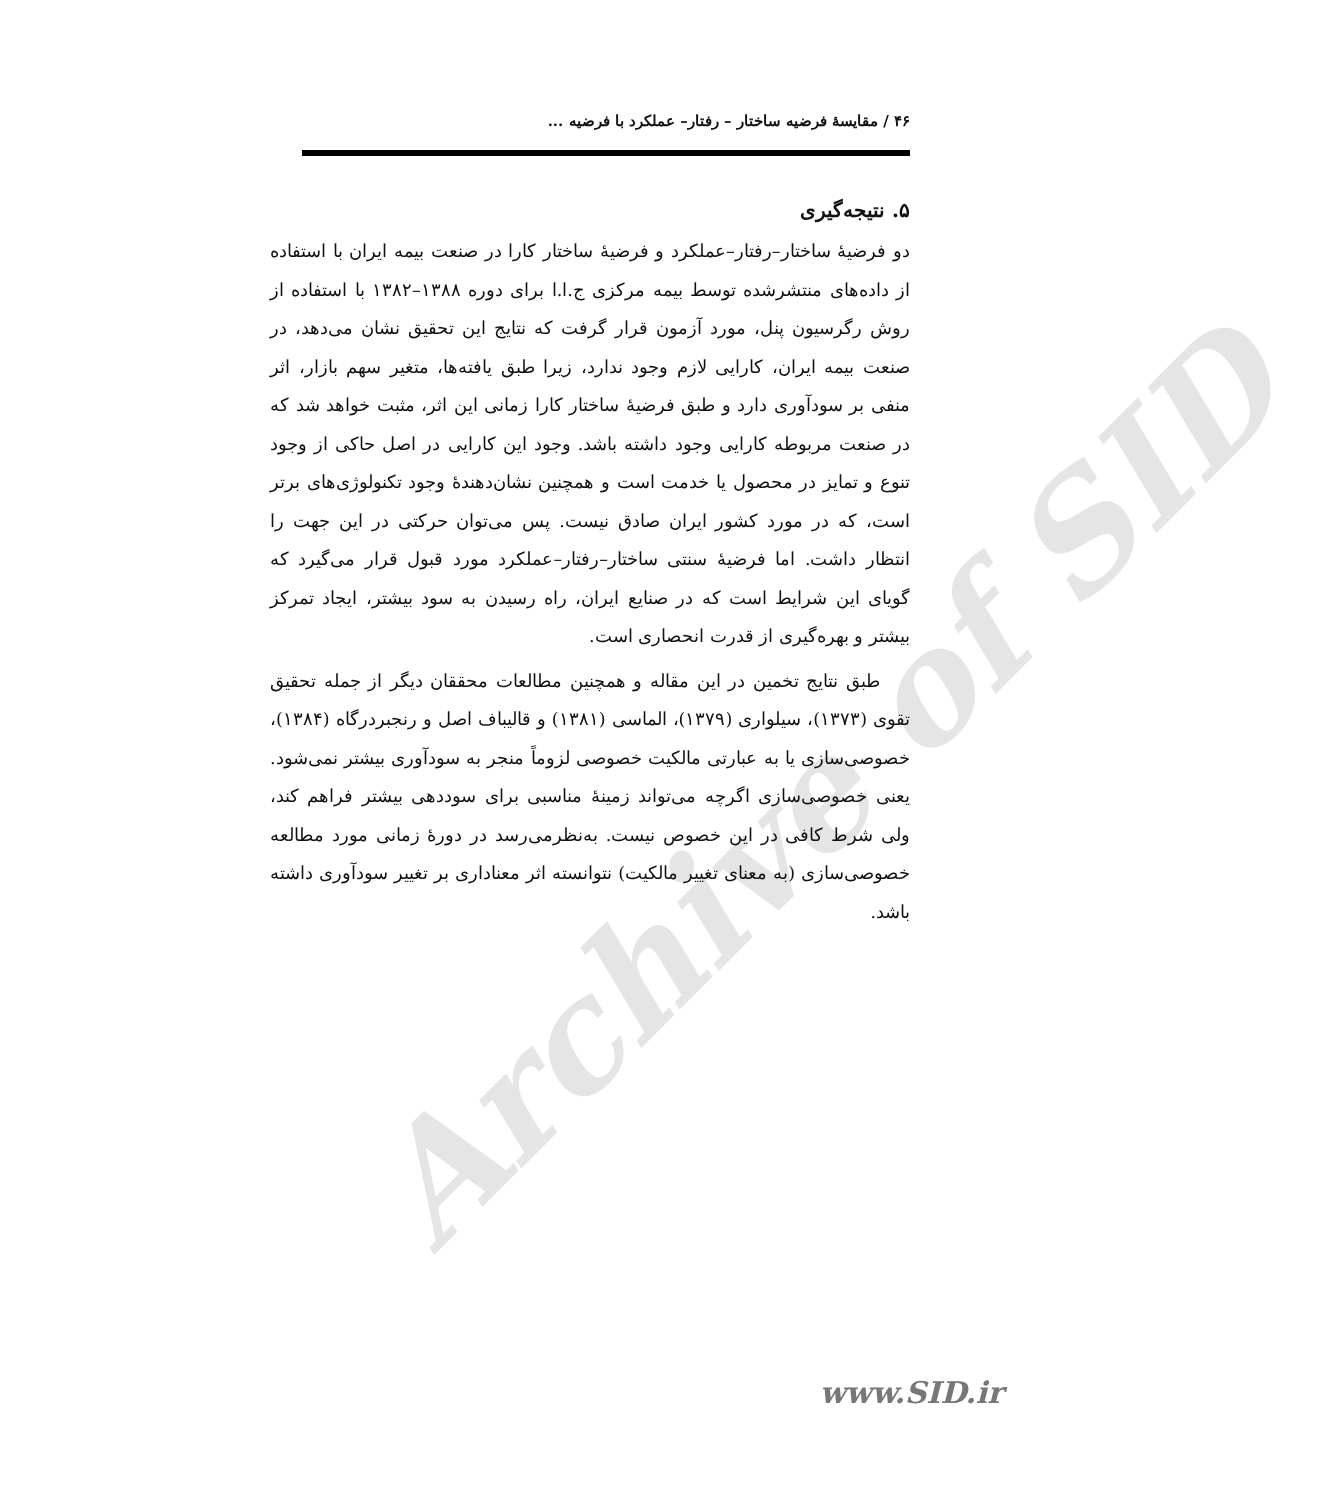Archive of SID
۴۶ / مقایسهٔ فرضیه ساختار – رفتار– عملکرد با فرضیه ...
۵. نتیجه‌گیری
دو فرضیهٔ ساختار–رفتار–عملکرد و فرضیهٔ ساختار کارا در صنعت بیمه ایران با استفاده از داده‌های منتشرشده توسط بیمه مرکزی ج.ا.ا برای دوره ۱۳۸۸–۱۳۸۲ با استفاده از روش رگرسیون پنل، مورد آزمون قرار گرفت که نتایج این تحقیق نشان می‌دهد، در صنعت بیمه ایران، کارایی لازم وجود ندارد، زیرا طبق یافته‌ها، متغیر سهم بازار، اثر منفی بر سودآوری دارد و طبق فرضیهٔ ساختار کارا زمانی این اثر، مثبت خواهد شد که در صنعت مربوطه کارایی وجود داشته باشد. وجود این کارایی در اصل حاکی از وجود تنوع و تمایز در محصول یا خدمت است و همچنین نشان‌دهندهٔ وجود تکنولوژی‌های برتر است، که در مورد کشور ایران صادق نیست. پس می‌توان حرکتی در این جهت را انتظار داشت. اما فرضیهٔ سنتی ساختار–رفتار–عملکرد مورد قبول قرار می‌گیرد که گویای این شرایط است که در صنایع ایران، راه رسیدن به سود بیشتر، ایجاد تمرکز بیشتر و بهره‌گیری از قدرت انحصاری است.
طبق نتایج تخمین در این مقاله و همچنین مطالعات محققان دیگر از جمله تحقیق تقوی (۱۳۷۳)، سیلواری (۱۳۷۹)، الماسی (۱۳۸۱) و قالیباف اصل و رنجبردرگاه (۱۳۸۴)، خصوصی‌سازی یا به عبارتی مالکیت خصوصی لزوماً منجر به سودآوری بیشتر نمی‌شود. یعنی خصوصی‌سازی اگرچه می‌تواند زمینهٔ مناسبی برای سوددهی بیشتر فراهم کند، ولی شرط کافی در این خصوص نیست. به‌نظرمی‌رسد در دورهٔ زمانی مورد مطالعه خصوصی‌سازی (به معنای تغییر مالکیت) نتوانسته اثر معناداری بر تغییر سودآوری داشته باشد.
www.SID.ir